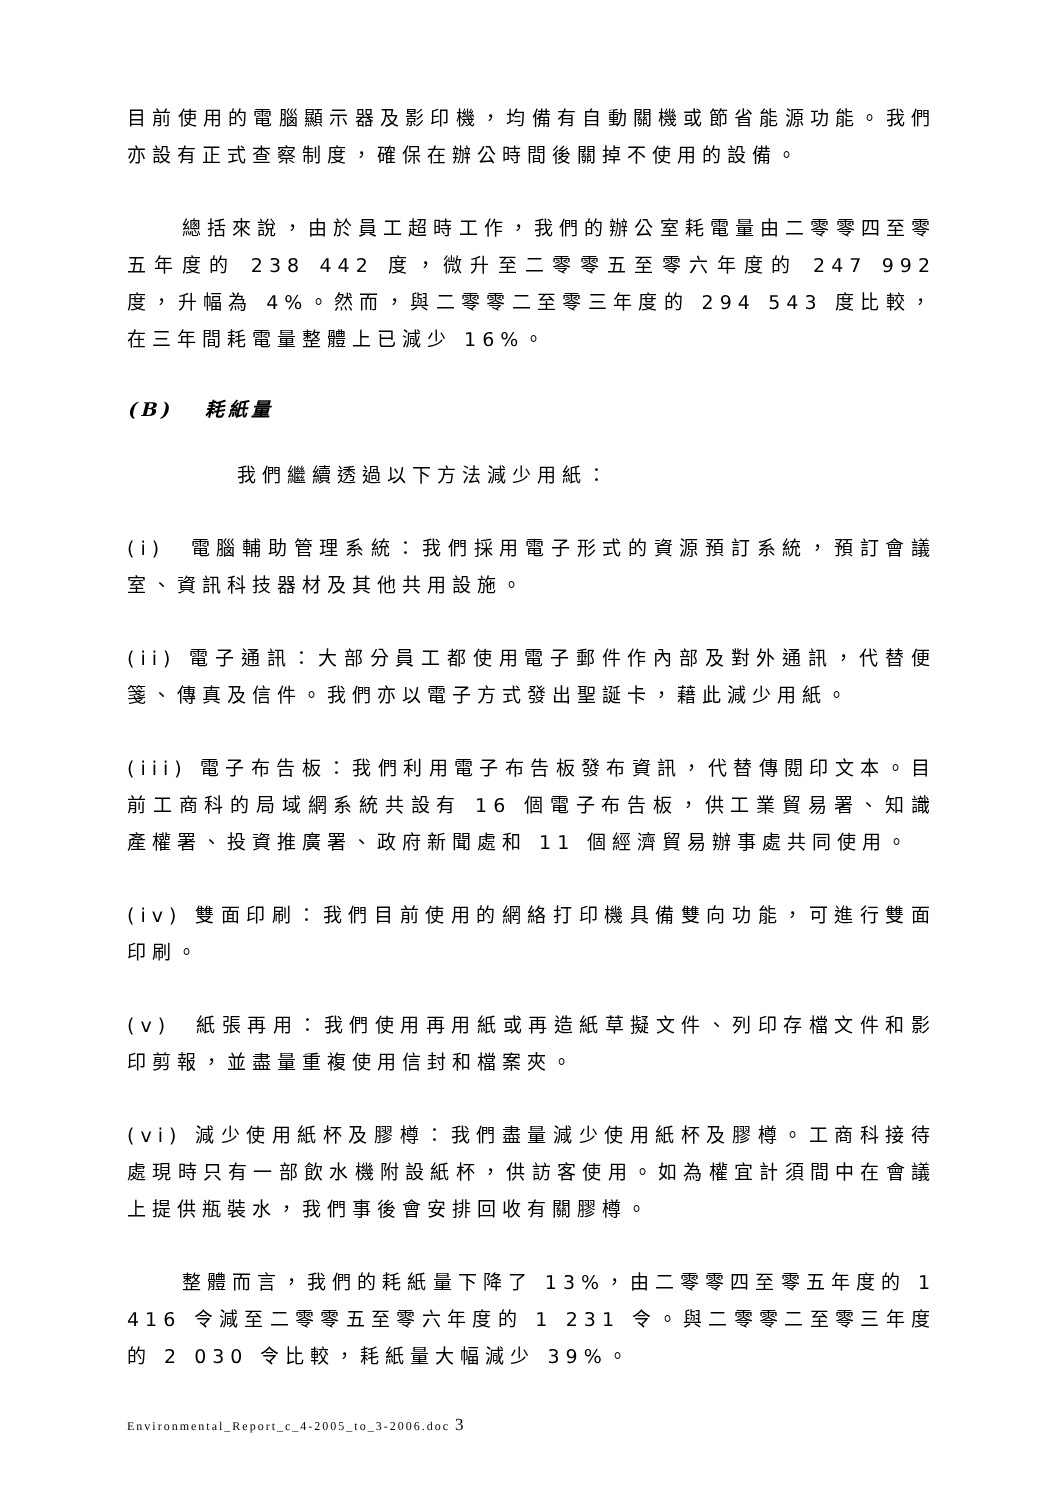目前使用的電腦顯示器及影印機，均備有自動關機或節省能源功能。我們亦設有正式查察制度，確保在辦公時間後關掉不使用的設備。
總括來說，由於員工超時工作，我們的辦公室耗電量由二零零四至零五年度的 238 442 度，微升至二零零五至零六年度的 247 992 度，升幅為 4%。然而，與二零零二至零三年度的 294 543 度比較，在三年間耗電量整體上已減少 16%。
(B) 耗紙量
我們繼續透過以下方法減少用紙：
(i) 電腦輔助管理系統：我們採用電子形式的資源預訂系統，預訂會議室、資訊科技器材及其他共用設施。
(ii) 電子通訊：大部分員工都使用電子郵件作內部及對外通訊，代替便箋、傳真及信件。我們亦以電子方式發出聖誕卡，藉此減少用紙。
(iii) 電子布告板：我們利用電子布告板發布資訊，代替傳閱印文本。目前工商科的局域網系統共設有 16 個電子布告板，供工業貿易署、知識產權署、投資推廣署、政府新聞處和 11 個經濟貿易辦事處共同使用。
(iv) 雙面印刷：我們目前使用的網絡打印機具備雙向功能，可進行雙面印刷。
(v) 紙張再用：我們使用再用紙或再造紙草擬文件、列印存檔文件和影印剪報，並盡量重複使用信封和檔案夾。
(vi) 減少使用紙杯及膠樽：我們盡量減少使用紙杯及膠樽。工商科接待處現時只有一部飲水機附設紙杯，供訪客使用。如為權宜計須間中在會議上提供瓶裝水，我們事後會安排回收有關膠樽。
整體而言，我們的耗紙量下降了 13%，由二零零四至零五年度的 1 416 令減至二零零五至零六年度的 1 231 令。與二零零二至零三年度的 2 030 令比較，耗紙量大幅減少 39%。
Environmental_Report_c_4-2005_to_3-2006.doc 3